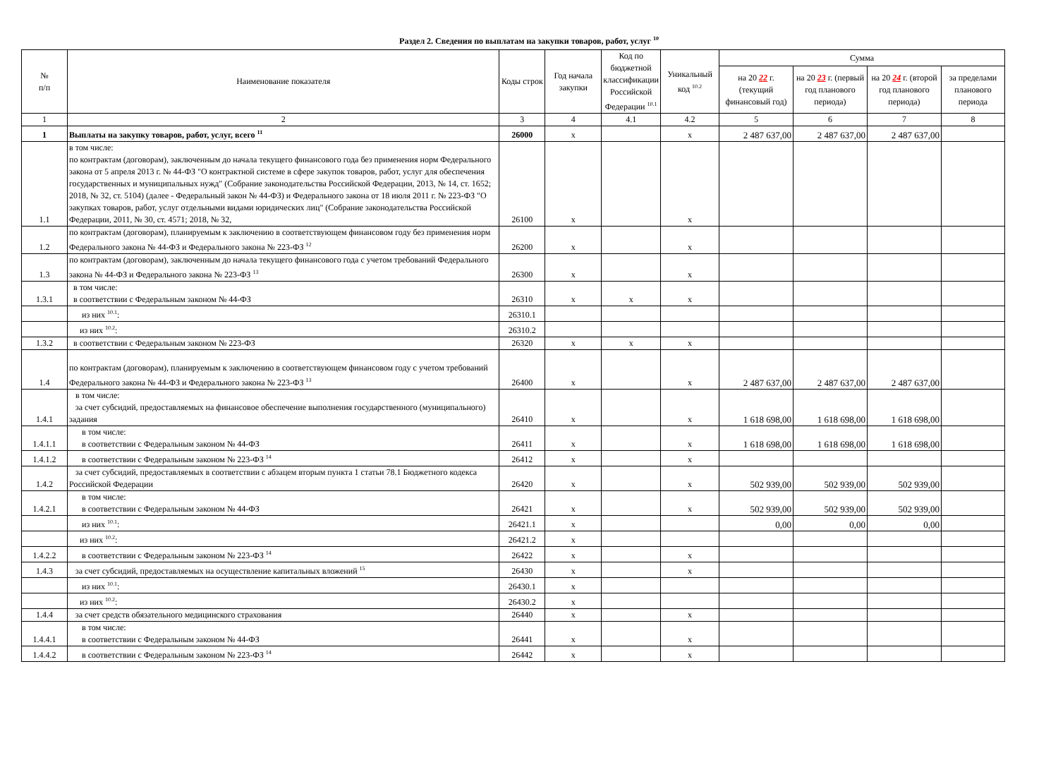Раздел 2. Сведения по выплатам на закупки товаров, работ, услуг <sup>10</sup>
| № п/п | Наименование показателя | Коды строк | Год начала закупки | Код по бюджетной классификации Российской Федерации <sup>10.1</sup> | Уникальный код <sup>10.2</sup> | Сумма | | | |
| --- | --- | --- | --- | --- | --- | --- | --- | --- | --- |
| | | | | | | на 20 22 г. (текущий финансовый год) | на 20 23 г. (первый год планового периода) | на 20 24 г. (второй год планового периода) | за пределами планового периода |
| 1 | 2 | 3 | 4 | 4.1 | 4.2 | 5 | 6 | 7 | 8 |
| 1 | Выплаты на закупку товаров, работ, услуг, всего <sup>11</sup> | 26000 | x | | x | 2 487 637,00 | 2 487 637,00 | 2 487 637,00 | |
| 1.1 | в том числе: по контрактам (договорам), заключенным до начала текущего финансового года без применения норм Федерального закона от 5 апреля 2013 г. № 44-ФЗ "О контрактной системе в сфере закупок товаров, работ, услуг для обеспечения государственных и муниципальных нужд" (Собрание законодательства Российской Федерации, 2013, № 14, ст. 1652; 2018, № 32, ст. 5104) (далее - Федеральный закон № 44-ФЗ) и Федерального закона от 18 июля 2011 г. № 223-ФЗ "О закупках товаров, работ, услуг отдельными видами юридических лиц" (Собрание законодательства Российской Федерации, 2011, № 30, ст. 4571; 2018, № 32, | 26100 | x | | x | | | | |
| 1.2 | по контрактам (договорам), планируемым к заключению в соответствующем финансовом году без применения норм Федерального закона № 44-ФЗ и Федерального закона № 223-ФЗ <sup>12</sup> | 26200 | x | | x | | | | |
| 1.3 | по контрактам (договорам), заключенным до начала текущего финансового года с учетом требований Федерального закона № 44-ФЗ и Федерального закона № 223-ФЗ <sup>13</sup> | 26300 | x | | x | | | | |
| 1.3.1 | в том числе: в соответствии с Федеральным законом № 44-ФЗ | 26310 | x | x | x | | | | |
| | из них <sup>10.1</sup>: | 26310.1 | | | | | | | |
| | из них <sup>10.2</sup>: | 26310.2 | | | | | | | |
| 1.3.2 | в соответствии с Федеральным законом № 223-ФЗ | 26320 | x | x | x | | | | |
| 1.4 | по контрактам (договорам), планируемым к заключению в соответствующем финансовом году с учетом требований Федерального закона № 44-ФЗ и Федерального закона № 223-ФЗ <sup>13</sup> | 26400 | x | | x | 2 487 637,00 | 2 487 637,00 | 2 487 637,00 | |
| 1.4.1 | в том числе: за счет субсидий, предоставляемых на финансовое обеспечение выполнения государственного (муниципального) задания | 26410 | x | | x | 1 618 698,00 | 1 618 698,00 | 1 618 698,00 | |
| 1.4.1.1 | в том числе: в соответствии с Федеральным законом № 44-ФЗ | 26411 | x | | x | 1 618 698,00 | 1 618 698,00 | 1 618 698,00 | |
| 1.4.1.2 | в соответствии с Федеральным законом № 223-ФЗ <sup>14</sup> | 26412 | x | | x | | | | |
| 1.4.2 | за счет субсидий, предоставляемых в соответствии с абзацем вторым пункта 1 статьи 78.1 Бюджетного кодекса Российской Федерации | 26420 | x | | x | 502 939,00 | 502 939,00 | 502 939,00 | |
| 1.4.2.1 | в том числе: в соответствии с Федеральным законом № 44-ФЗ | 26421 | x | | x | 502 939,00 | 502 939,00 | 502 939,00 | |
| | из них <sup>10.1</sup>: | 26421.1 | x | | | 0,00 | 0,00 | 0,00 | |
| | из них <sup>10.2</sup>: | 26421.2 | x | | | | | | |
| 1.4.2.2 | в соответствии с Федеральным законом № 223-ФЗ <sup>14</sup> | 26422 | x | | x | | | | |
| 1.4.3 | за счет субсидий, предоставляемых на осуществление капитальных вложений <sup>15</sup> | 26430 | x | | x | | | | |
| | из них <sup>10.1</sup>: | 26430.1 | x | | | | | | |
| | из них <sup>10.2</sup>: | 26430.2 | x | | | | | | |
| 1.4.4 | за счет средств обязательного медицинского страхования | 26440 | x | | x | | | | |
| 1.4.4.1 | в том числе: в соответствии с Федеральным законом № 44-ФЗ | 26441 | x | | x | | | | |
| 1.4.4.2 | в соответствии с Федеральным законом № 223-ФЗ <sup>14</sup> | 26442 | x | | x | | | | |